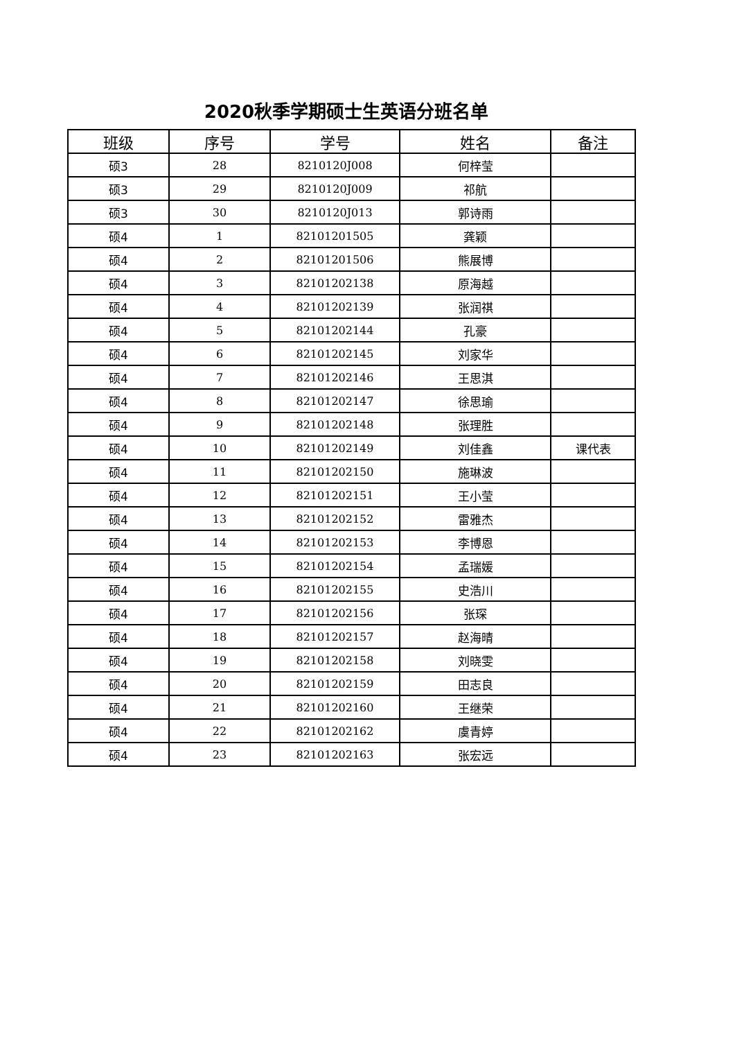2020秋季学期硕士生英语分班名单
| 班级 | 序号 | 学号 | 姓名 | 备注 |
| --- | --- | --- | --- | --- |
| 硕3 | 28 | 8210120J008 | 何梓莹 | |
| 硕3 | 29 | 8210120J009 | 祁航 | |
| 硕3 | 30 | 8210120J013 | 郭诗雨 | |
| 硕4 | 1 | 82101201505 | 龚颖 | |
| 硕4 | 2 | 82101201506 | 熊展博 | |
| 硕4 | 3 | 82101202138 | 原海越 | |
| 硕4 | 4 | 82101202139 | 张润祺 | |
| 硕4 | 5 | 82101202144 | 孔豪 | |
| 硕4 | 6 | 82101202145 | 刘家华 | |
| 硕4 | 7 | 82101202146 | 王思淇 | |
| 硕4 | 8 | 82101202147 | 徐思瑜 | |
| 硕4 | 9 | 82101202148 | 张理胜 | |
| 硕4 | 10 | 82101202149 | 刘佳鑫 | 课代表 |
| 硕4 | 11 | 82101202150 | 施琳波 | |
| 硕4 | 12 | 82101202151 | 王小莹 | |
| 硕4 | 13 | 82101202152 | 雷雅杰 | |
| 硕4 | 14 | 82101202153 | 李博恩 | |
| 硕4 | 15 | 82101202154 | 孟瑞媛 | |
| 硕4 | 16 | 82101202155 | 史浩川 | |
| 硕4 | 17 | 82101202156 | 张琛 | |
| 硕4 | 18 | 82101202157 | 赵海晴 | |
| 硕4 | 19 | 82101202158 | 刘晓雯 | |
| 硕4 | 20 | 82101202159 | 田志良 | |
| 硕4 | 21 | 82101202160 | 王继荣 | |
| 硕4 | 22 | 82101202162 | 虞青婷 | |
| 硕4 | 23 | 82101202163 | 张宏远 | |